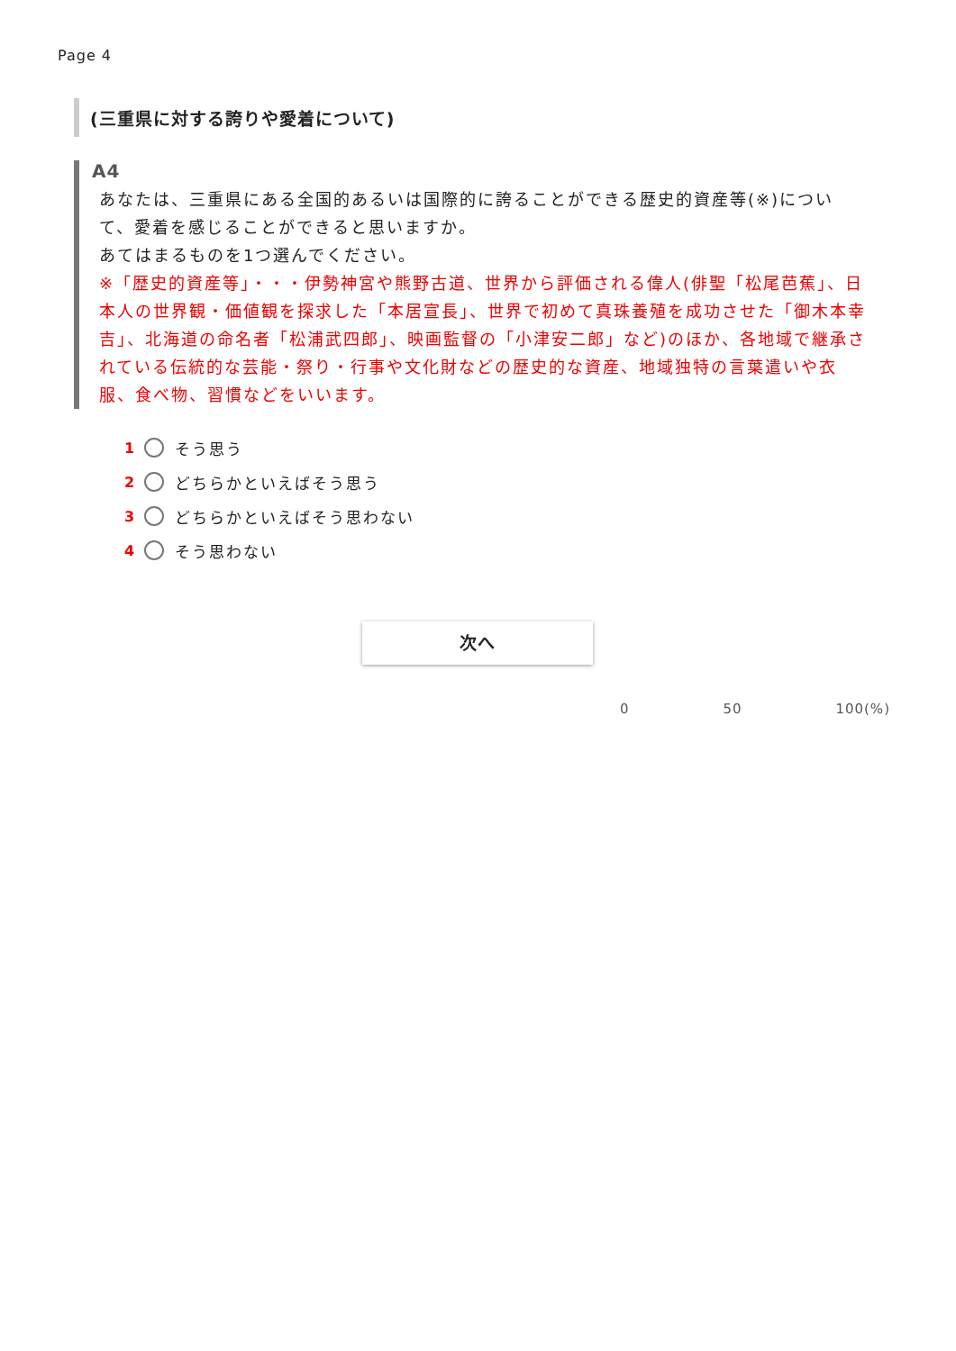Page 4
(三重県に対する誇りや愛着について)
A4
あなたは、三重県にある全国的あるいは国際的に誇ることができる歴史的資産等(※)について、愛着を感じることができると思いますか。
あてはまるものを1つ選んでください。
※「歴史的資産等」・・・伊勢神宮や熊野古道、世界から評価される偉人(俳聖「松尾芭蕉」、日本人の世界観・価値観を探求した「本居宣長」、世界で初めて真珠養殖を成功させた「御木本幸吉」、北海道の命名者「松浦武四郎」、映画監督の「小津安二郎」など)のほか、各地域で継承されている伝統的な芸能・祭り・行事や文化財などの歴史的な資産、地域独特の言葉遣いや衣服、食べ物、習慣などをいいます。
1 そう思う
2 どちらかといえばそう思う
3 どちらかといえばそう思わない
4 そう思わない
次へ
0 50 100(%)